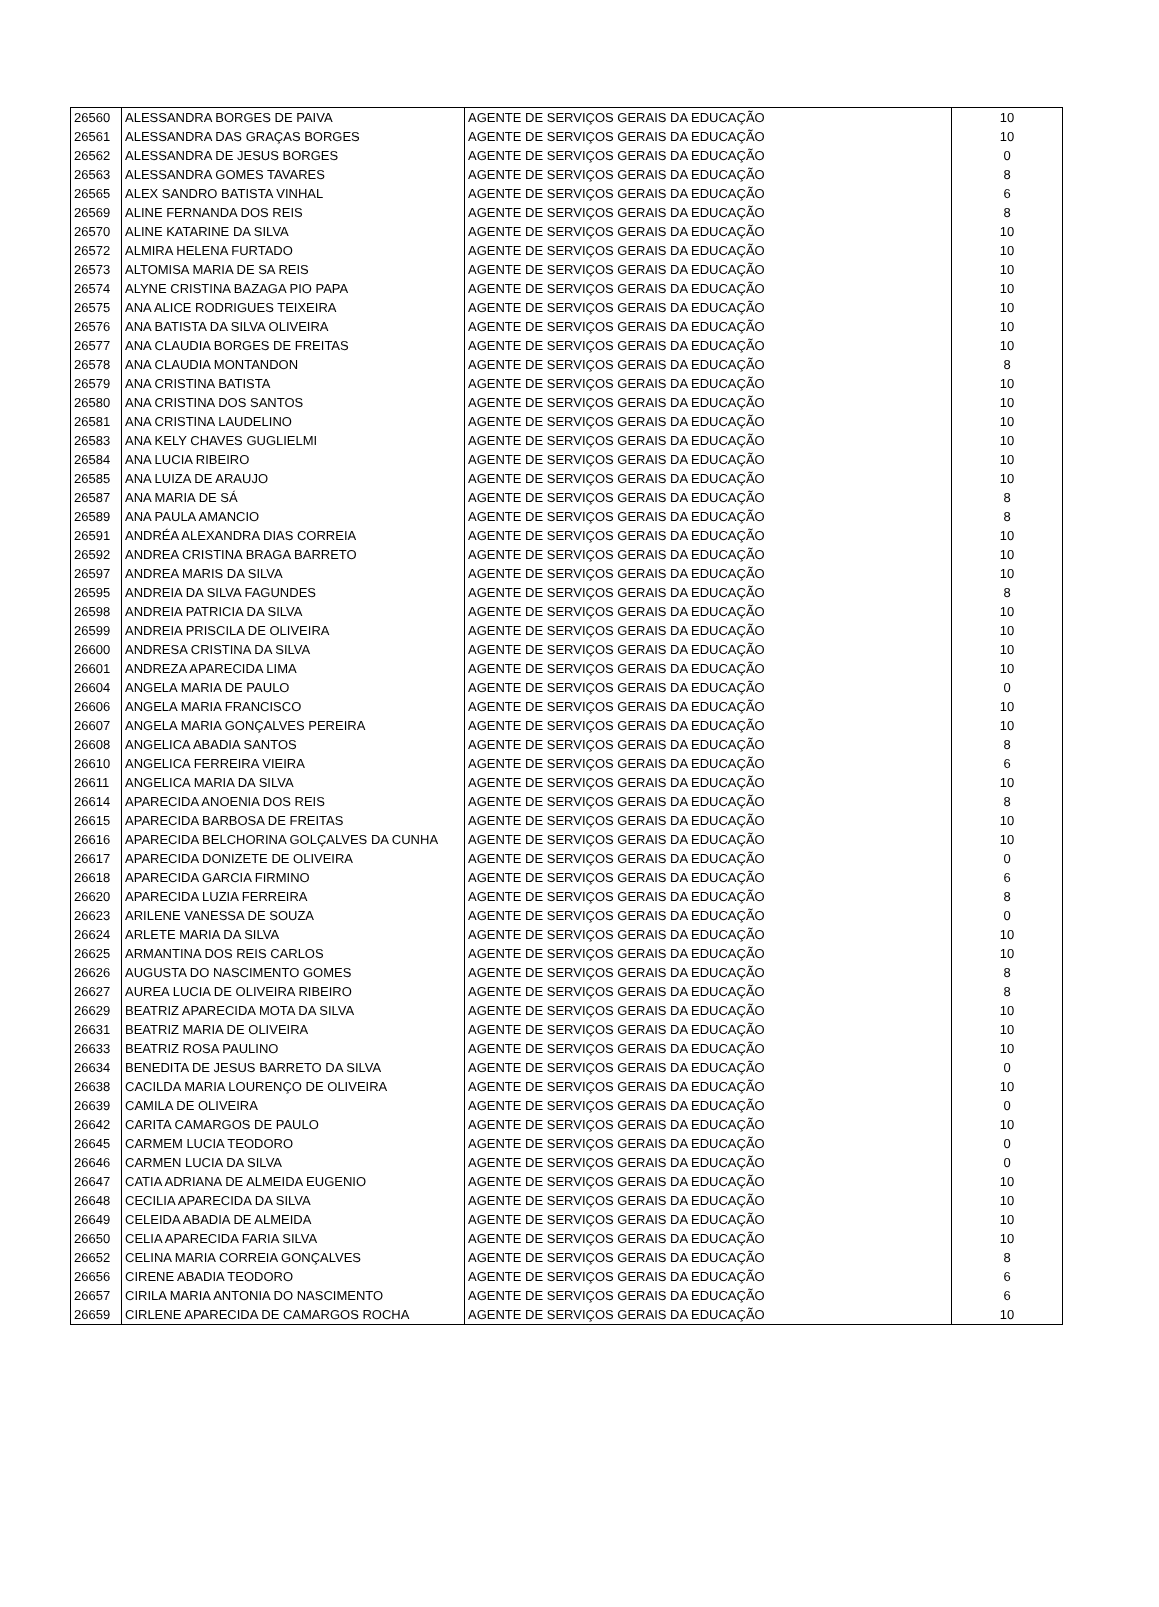| 26560 | ALESSANDRA BORGES DE PAIVA | AGENTE DE SERVIÇOS GERAIS DA EDUCAÇÃO | 10 |
| 26561 | ALESSANDRA DAS GRAÇAS BORGES | AGENTE DE SERVIÇOS GERAIS DA EDUCAÇÃO | 10 |
| 26562 | ALESSANDRA DE JESUS BORGES | AGENTE DE SERVIÇOS GERAIS DA EDUCAÇÃO | 0 |
| 26563 | ALESSANDRA GOMES TAVARES | AGENTE DE SERVIÇOS GERAIS DA EDUCAÇÃO | 8 |
| 26565 | ALEX SANDRO BATISTA VINHAL | AGENTE DE SERVIÇOS GERAIS DA EDUCAÇÃO | 6 |
| 26569 | ALINE FERNANDA DOS REIS | AGENTE DE SERVIÇOS GERAIS DA EDUCAÇÃO | 8 |
| 26570 | ALINE KATARINE DA SILVA | AGENTE DE SERVIÇOS GERAIS DA EDUCAÇÃO | 10 |
| 26572 | ALMIRA HELENA FURTADO | AGENTE DE SERVIÇOS GERAIS DA EDUCAÇÃO | 10 |
| 26573 | ALTOMISA MARIA DE SA REIS | AGENTE DE SERVIÇOS GERAIS DA EDUCAÇÃO | 10 |
| 26574 | ALYNE CRISTINA BAZAGA PIO PAPA | AGENTE DE SERVIÇOS GERAIS DA EDUCAÇÃO | 10 |
| 26575 | ANA ALICE RODRIGUES TEIXEIRA | AGENTE DE SERVIÇOS GERAIS DA EDUCAÇÃO | 10 |
| 26576 | ANA BATISTA DA SILVA OLIVEIRA | AGENTE DE SERVIÇOS GERAIS DA EDUCAÇÃO | 10 |
| 26577 | ANA CLAUDIA BORGES DE FREITAS | AGENTE DE SERVIÇOS GERAIS DA EDUCAÇÃO | 10 |
| 26578 | ANA CLAUDIA MONTANDON | AGENTE DE SERVIÇOS GERAIS DA EDUCAÇÃO | 8 |
| 26579 | ANA CRISTINA BATISTA | AGENTE DE SERVIÇOS GERAIS DA EDUCAÇÃO | 10 |
| 26580 | ANA CRISTINA DOS SANTOS | AGENTE DE SERVIÇOS GERAIS DA EDUCAÇÃO | 10 |
| 26581 | ANA CRISTINA LAUDELINO | AGENTE DE SERVIÇOS GERAIS DA EDUCAÇÃO | 10 |
| 26583 | ANA KELY CHAVES GUGLIELMI | AGENTE DE SERVIÇOS GERAIS DA EDUCAÇÃO | 10 |
| 26584 | ANA LUCIA RIBEIRO | AGENTE DE SERVIÇOS GERAIS DA EDUCAÇÃO | 10 |
| 26585 | ANA LUIZA DE ARAUJO | AGENTE DE SERVIÇOS GERAIS DA EDUCAÇÃO | 10 |
| 26587 | ANA MARIA DE SÁ | AGENTE DE SERVIÇOS GERAIS DA EDUCAÇÃO | 8 |
| 26589 | ANA PAULA AMANCIO | AGENTE DE SERVIÇOS GERAIS DA EDUCAÇÃO | 8 |
| 26591 | ANDRÉA ALEXANDRA DIAS CORREIA | AGENTE DE SERVIÇOS GERAIS DA EDUCAÇÃO | 10 |
| 26592 | ANDREA CRISTINA BRAGA BARRETO | AGENTE DE SERVIÇOS GERAIS DA EDUCAÇÃO | 10 |
| 26597 | ANDREA MARIS DA SILVA | AGENTE DE SERVIÇOS GERAIS DA EDUCAÇÃO | 10 |
| 26595 | ANDREIA DA SILVA FAGUNDES | AGENTE DE SERVIÇOS GERAIS DA EDUCAÇÃO | 8 |
| 26598 | ANDREIA PATRICIA DA SILVA | AGENTE DE SERVIÇOS GERAIS DA EDUCAÇÃO | 10 |
| 26599 | ANDREIA PRISCILA DE OLIVEIRA | AGENTE DE SERVIÇOS GERAIS DA EDUCAÇÃO | 10 |
| 26600 | ANDRESA CRISTINA DA SILVA | AGENTE DE SERVIÇOS GERAIS DA EDUCAÇÃO | 10 |
| 26601 | ANDREZA APARECIDA LIMA | AGENTE DE SERVIÇOS GERAIS DA EDUCAÇÃO | 10 |
| 26604 | ANGELA MARIA DE PAULO | AGENTE DE SERVIÇOS GERAIS DA EDUCAÇÃO | 0 |
| 26606 | ANGELA MARIA FRANCISCO | AGENTE DE SERVIÇOS GERAIS DA EDUCAÇÃO | 10 |
| 26607 | ANGELA MARIA GONÇALVES PEREIRA | AGENTE DE SERVIÇOS GERAIS DA EDUCAÇÃO | 10 |
| 26608 | ANGELICA ABADIA SANTOS | AGENTE DE SERVIÇOS GERAIS DA EDUCAÇÃO | 8 |
| 26610 | ANGELICA FERREIRA VIEIRA | AGENTE DE SERVIÇOS GERAIS DA EDUCAÇÃO | 6 |
| 26611 | ANGELICA MARIA DA SILVA | AGENTE DE SERVIÇOS GERAIS DA EDUCAÇÃO | 10 |
| 26614 | APARECIDA ANOENIA DOS REIS | AGENTE DE SERVIÇOS GERAIS DA EDUCAÇÃO | 8 |
| 26615 | APARECIDA BARBOSA DE FREITAS | AGENTE DE SERVIÇOS GERAIS DA EDUCAÇÃO | 10 |
| 26616 | APARECIDA BELCHORINA GOLÇALVES DA CUNHA | AGENTE DE SERVIÇOS GERAIS DA EDUCAÇÃO | 10 |
| 26617 | APARECIDA DONIZETE DE OLIVEIRA | AGENTE DE SERVIÇOS GERAIS DA EDUCAÇÃO | 0 |
| 26618 | APARECIDA GARCIA FIRMINO | AGENTE DE SERVIÇOS GERAIS DA EDUCAÇÃO | 6 |
| 26620 | APARECIDA LUZIA FERREIRA | AGENTE DE SERVIÇOS GERAIS DA EDUCAÇÃO | 8 |
| 26623 | ARILENE VANESSA DE SOUZA | AGENTE DE SERVIÇOS GERAIS DA EDUCAÇÃO | 0 |
| 26624 | ARLETE MARIA DA SILVA | AGENTE DE SERVIÇOS GERAIS DA EDUCAÇÃO | 10 |
| 26625 | ARMANTINA DOS REIS CARLOS | AGENTE DE SERVIÇOS GERAIS DA EDUCAÇÃO | 10 |
| 26626 | AUGUSTA DO NASCIMENTO GOMES | AGENTE DE SERVIÇOS GERAIS DA EDUCAÇÃO | 8 |
| 26627 | AUREA LUCIA DE OLIVEIRA RIBEIRO | AGENTE DE SERVIÇOS GERAIS DA EDUCAÇÃO | 8 |
| 26629 | BEATRIZ APARECIDA MOTA DA SILVA | AGENTE DE SERVIÇOS GERAIS DA EDUCAÇÃO | 10 |
| 26631 | BEATRIZ MARIA DE OLIVEIRA | AGENTE DE SERVIÇOS GERAIS DA EDUCAÇÃO | 10 |
| 26633 | BEATRIZ ROSA PAULINO | AGENTE DE SERVIÇOS GERAIS DA EDUCAÇÃO | 10 |
| 26634 | BENEDITA DE JESUS BARRETO DA SILVA | AGENTE DE SERVIÇOS GERAIS DA EDUCAÇÃO | 0 |
| 26638 | CACILDA MARIA LOURENÇO DE OLIVEIRA | AGENTE DE SERVIÇOS GERAIS DA EDUCAÇÃO | 10 |
| 26639 | CAMILA DE OLIVEIRA | AGENTE DE SERVIÇOS GERAIS DA EDUCAÇÃO | 0 |
| 26642 | CARITA CAMARGOS DE PAULO | AGENTE DE SERVIÇOS GERAIS DA EDUCAÇÃO | 10 |
| 26645 | CARMEM LUCIA TEODORO | AGENTE DE SERVIÇOS GERAIS DA EDUCAÇÃO | 0 |
| 26646 | CARMEN LUCIA DA SILVA | AGENTE DE SERVIÇOS GERAIS DA EDUCAÇÃO | 0 |
| 26647 | CATIA ADRIANA DE ALMEIDA EUGENIO | AGENTE DE SERVIÇOS GERAIS DA EDUCAÇÃO | 10 |
| 26648 | CECILIA APARECIDA DA SILVA | AGENTE DE SERVIÇOS GERAIS DA EDUCAÇÃO | 10 |
| 26649 | CELEIDA ABADIA DE ALMEIDA | AGENTE DE SERVIÇOS GERAIS DA EDUCAÇÃO | 10 |
| 26650 | CELIA APARECIDA FARIA SILVA | AGENTE DE SERVIÇOS GERAIS DA EDUCAÇÃO | 10 |
| 26652 | CELINA MARIA CORREIA GONÇALVES | AGENTE DE SERVIÇOS GERAIS DA EDUCAÇÃO | 8 |
| 26656 | CIRENE ABADIA TEODORO | AGENTE DE SERVIÇOS GERAIS DA EDUCAÇÃO | 6 |
| 26657 | CIRILA MARIA ANTONIA DO NASCIMENTO | AGENTE DE SERVIÇOS GERAIS DA EDUCAÇÃO | 6 |
| 26659 | CIRLENE APARECIDA DE CAMARGOS ROCHA | AGENTE DE SERVIÇOS GERAIS DA EDUCAÇÃO | 10 |